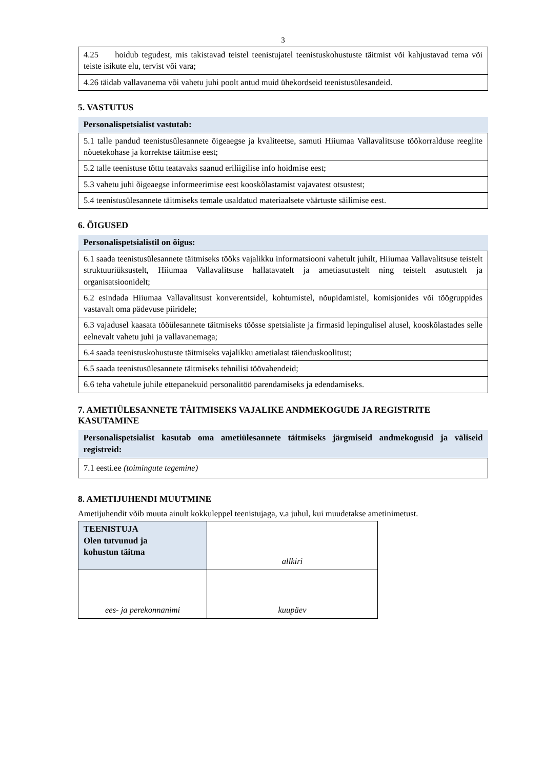3
| 4.25 hoidub tegudest, mis takistavad teistel teenistujatel teenistuskohustuste täitmist või kahjustavad tema või teiste isikute elu, tervist või vara; |
| 4.26 täidab vallavanema või vahetu juhi poolt antud muid ühekordseid teenistusülesandeid. |
5. VASTUTUS
| Personalispetsialist vastutab: |
| 5.1 talle pandud teenistusülesannete õigeaegse ja kvaliteetse, samuti Hiiumaa Vallavalitsuse töökorralduse reeglite nõuetekohase ja korrektse täitmise eest; |
| 5.2 talle teenistuse tõttu teatavaks saanud eriliigilise info hoidmise eest; |
| 5.3 vahetu juhi õigeaegse informeerimise eest kooskõlastamist vajavatest otsustest; |
| 5.4 teenistusülesannete täitmiseks temale usaldatud materiaalsete väärtuste säilimise eest. |
6. ÕIGUSED
| Personalispetsialistil on õigus: |
| 6.1 saada teenistusülesannete täitmiseks tööks vajalikku informatsiooni vahetult juhilt, Hiiumaa Vallavalitsuse teistelt struktuuriüksustelt, Hiiumaa Vallavalitsuse hallatavatelt ja ametiasutustelt ning teistelt asutustelt ja organisatsioonidelt; |
| 6.2 esindada Hiiumaa Vallavalitsust konverentsidel, kohtumistel, nõupidamistel, komisjonides või töögruppides vastavalt oma pädevuse piiridele; |
| 6.3 vajadusel kaasata tööülesannete täitmiseks töösse spetsialiste ja firmasid lepingulisel alusel, kooskõlastades selle eelnevalt vahetu juhi ja vallavanemaga; |
| 6.4 saada teenistuskohustuste täitmiseks vajalikku ametialast täienduskoolitust; |
| 6.5 saada teenistusülesannete täitmiseks tehnilisi töövahendeid; |
| 6.6 teha vahetule juhile ettepanekuid personalitöö parendamiseks ja edendamiseks. |
7. AMETIÜLESANNETE TÄITMISEKS VAJALIKE ANDMEKOGUDE JA REGISTRITE KASUTAMINE
| Personalispetsialist kasutab oma ametiülesannete täitmiseks järgmiseid andmekogusid ja väliseid registreid: |
| 7.1 eesti.ee (toimingute tegemine) |
8. AMETIJUHENDI MUUTMINE
Ametijuhendit võib muuta ainult kokkuleppel teenistujaga, v.a juhul, kui muudetakse ametinimetust.
| TEENISTUJA Olen tutvunud ja kohustun täitma | allkiri |
| ees- ja perekonnanimi | kuupäev |